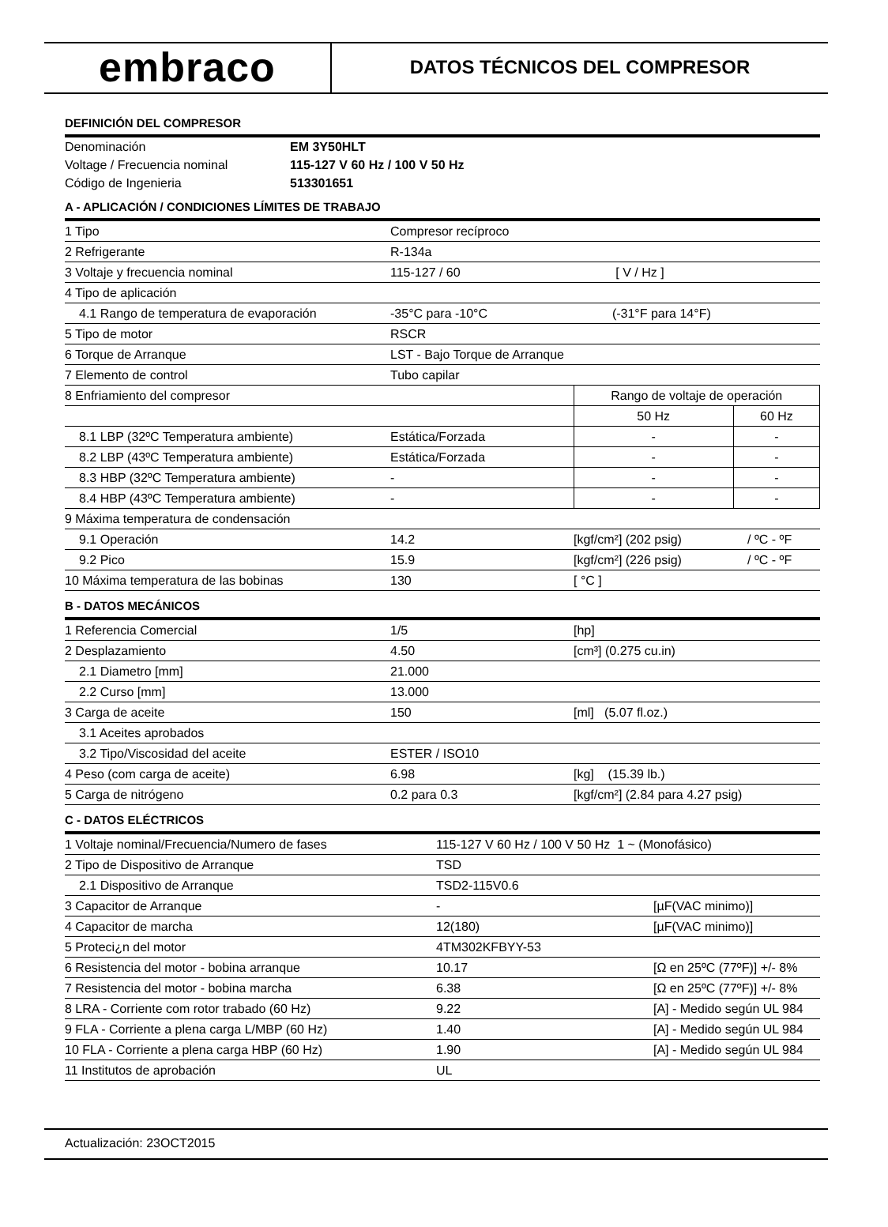embraco
DATOS TÉCNICOS DEL COMPRESOR
DEFINICIÓN DEL COMPRESOR
| Denominación | EM 3Y50HLT |
| Voltage / Frecuencia nominal | 115-127 V 60 Hz / 100 V 50 Hz |
| Código de Ingenieria | 513301651 |
A - APLICACIÓN / CONDICIONES LÍMITES DE TRABAJO
| 1 Tipo | Compresor recíproco | | |
| 2 Refrigerante | R-134a | | |
| 3 Voltaje y frecuencia nominal | 115-127 / 60 | [ V / Hz ] | |
| 4 Tipo de aplicación | | | |
| 4.1 Rango de temperatura de evaporación | -35°C para -10°C | (-31°F para 14°F) | |
| 5 Tipo de motor | RSCR | | |
| 6 Torque de Arranque | LST - Bajo Torque de Arranque | | |
| 7 Elemento de control | Tubo capilar | | |
| 8 Enfriamiento del compresor | | Rango de voltaje de operación | |
| | | 50 Hz | 60 Hz |
| 8.1 LBP (32ºC Temperatura ambiente) | Estática/Forzada | - | - |
| 8.2 LBP (43ºC Temperatura ambiente) | Estática/Forzada | - | - |
| 8.3 HBP (32ºC Temperatura ambiente) | - | - | - |
| 8.4 HBP (43ºC Temperatura ambiente) | - | - | - |
| 9 Máxima temperatura de condensación | | | |
| 9.1 Operación | 14.2 | [kgf/cm²] (202 psig) | / ºC - ºF |
| 9.2 Pico | 15.9 | [kgf/cm²] (226 psig) | / ºC - ºF |
| 10 Máxima temperatura de las bobinas | 130 | [ °C ] | |
B - DATOS MECÁNICOS
| 1 Referencia Comercial | 1/5 | [hp] |
| 2 Desplazamiento | 4.50 | [cm³] (0.275 cu.in) |
| 2.1 Diametro [mm] | 21.000 | |
| 2.2 Curso [mm] | 13.000 | |
| 3 Carga de aceite | 150 | [ml] (5.07 fl.oz.) |
| 3.1 Aceites aprobados | | |
| 3.2 Tipo/Viscosidad del aceite | ESTER / ISO10 | |
| 4 Peso (com carga de aceite) | 6.98 | [kg] (15.39 lb.) |
| 5 Carga de nitrógeno | 0.2 para 0.3 | [kgf/cm²] (2.84 para 4.27 psig) |
C - DATOS ELÉCTRICOS
| 1 Voltaje nominal/Frecuencia/Numero de fases | 115-127 V 60 Hz / 100 V 50 Hz 1 ~ (Monofásico) | |
| 2 Tipo de Dispositivo de Arranque | TSD | |
| 2.1 Dispositivo de Arranque | TSD2-115V0.6 | |
| 3 Capacitor de Arranque | - | [µF(VAC minimo)] |
| 4 Capacitor de marcha | 12(180) | [µF(VAC minimo)] |
| 5 Proteci¿n del motor | 4TM302KFBYY-53 | |
| 6 Resistencia del motor - bobina arranque | 10.17 | [Ω en 25ºC (77ºF)] +/- 8% |
| 7 Resistencia del motor - bobina marcha | 6.38 | [Ω en 25ºC (77ºF)] +/- 8% |
| 8 LRA - Corriente com rotor trabado (60 Hz) | 9.22 | [A] - Medido según UL 984 |
| 9 FLA - Corriente a plena carga L/MBP (60 Hz) | 1.40 | [A] - Medido según UL 984 |
| 10 FLA - Corriente a plena carga HBP (60 Hz) | 1.90 | [A] - Medido según UL 984 |
| 11 Institutos de aprobación | UL | |
Actualización: 23OCT2015